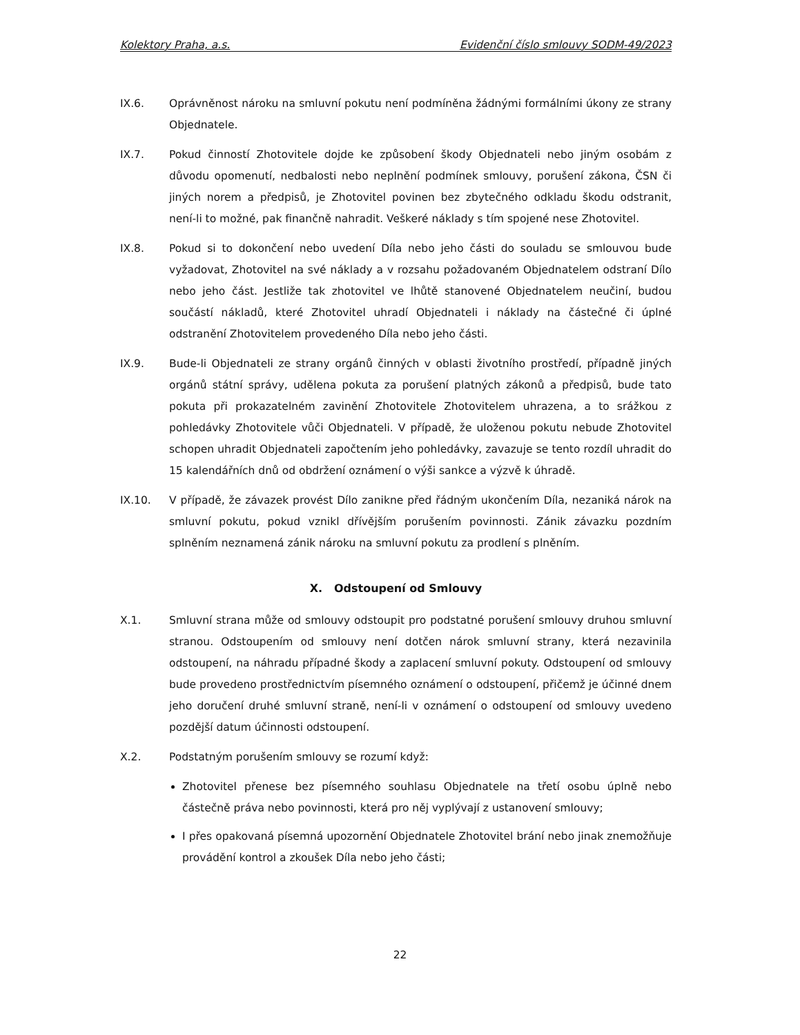Kolektory Praha, a.s. Evidenční číslo smlouvy SODM-49/2023
IX.6. Oprávněnost nároku na smluvní pokutu není podmíněna žádnými formálními úkony ze strany Objednatele.
IX.7. Pokud činností Zhotovitele dojde ke způsobení škody Objednateli nebo jiným osobám z důvodu opomenutí, nedbalosti nebo neplnění podmínek smlouvy, porušení zákona, ČSN či jiných norem a předpisů, je Zhotovitel povinen bez zbytečného odkladu škodu odstranit, není-li to možné, pak finančně nahradit. Veškeré náklady s tím spojené nese Zhotovitel.
IX.8. Pokud si to dokončení nebo uvedení Díla nebo jeho části do souladu se smlouvou bude vyžadovat, Zhotovitel na své náklady a v rozsahu požadovaném Objednatelem odstraní Dílo nebo jeho část. Jestliže tak zhotovitel ve lhůtě stanovené Objednatelem neučiní, budou součástí nákladů, které Zhotovitel uhradí Objednateli i náklady na částečné či úplné odstranění Zhotovitelem provedeného Díla nebo jeho části.
IX.9. Bude-li Objednateli ze strany orgánů činných v oblasti životního prostředí, případně jiných orgánů státní správy, udělena pokuta za porušení platných zákonů a předpisů, bude tato pokuta při prokazatelném zavinění Zhotovitele Zhotovitelem uhrazena, a to srážkou z pohledávky Zhotovitele vůči Objednateli. V případě, že uloženou pokutu nebude Zhotovitel schopen uhradit Objednateli započtením jeho pohledávky, zavazuje se tento rozdíl uhradit do 15 kalendářních dnů od obdržení oznámení o výši sankce a výzvě k úhradě.
IX.10. V případě, že závazek provést Dílo zanikne před řádným ukončením Díla, nezaniká nárok na smluvní pokutu, pokud vznikl dřívějším porušením povinnosti. Zánik závazku pozdním splněním neznamená zánik nároku na smluvní pokutu za prodlení s plněním.
X. Odstoupení od Smlouvy
X.1. Smluvní strana může od smlouvy odstoupit pro podstatné porušení smlouvy druhou smluvní stranou. Odstoupením od smlouvy není dotčen nárok smluvní strany, která nezavinila odstoupení, na náhradu případné škody a zaplacení smluvní pokuty. Odstoupení od smlouvy bude provedeno prostřednictvím písemného oznámení o odstoupení, přičemž je účinné dnem jeho doručení druhé smluvní straně, není-li v oznámení o odstoupení od smlouvy uvedeno pozdější datum účinnosti odstoupení.
X.2. Podstatným porušením smlouvy se rozumí když:
Zhotovitel přenese bez písemného souhlasu Objednatele na třetí osobu úplně nebo částečně práva nebo povinnosti, která pro něj vyplývají z ustanovení smlouvy;
I přes opakovaná písemná upozornění Objednatele Zhotovitel brání nebo jinak znemožňuje provádění kontrol a zkoušek Díla nebo jeho části;
22